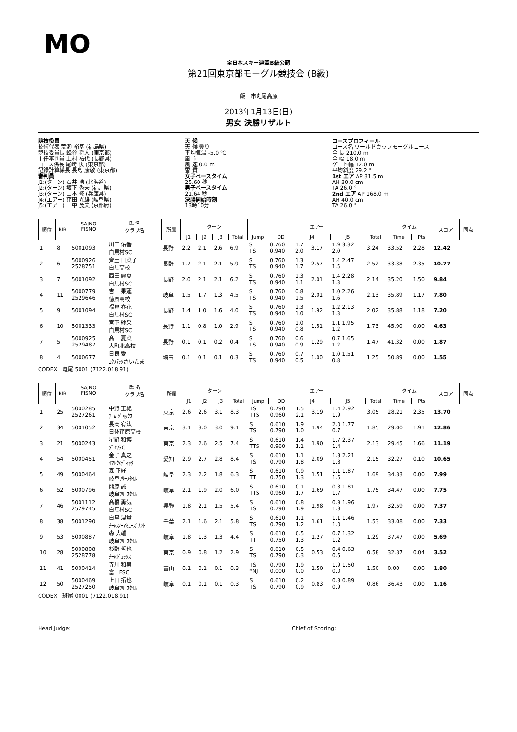MO
全日本スキー連盟B級公認
第21回東京都モーグル競技会 (B級)
飯山市斑尾高原
2013年1月13日(日)
男女 決勝リザルト
競技役員
技術代表 荒瀬 裕基 (福島県)
競技委員長 蜂谷 将人 (東京都)
主任審判員 上村 祐代 (長野県)
コース係長 尾崎 快 (東京都)
記録計算係長 長島 康敬 (東京都)
審判員
J1:(ターン) 石井 浩 (北海道)
J2:(ターン) 坂下 秀夫 (福井県)
J3:(ターン) 山本 修 (兵庫県)
J4:(エアー) 窪田 光雄 (岐阜県)
J5:(エアー) 田中 茂夫 (京都府)
天 候
天 候 曇り
平均気温 -5.0 ℃
風 向
風 速 0.0 m
雪 質
女子ペースタイム
25.60 秒
男子ペースタイム
21.64 秒
決勝開始時刻
13時10分
コースプロフィール
コース名 ワールドカップモーグルコース
全 長 210.0 m
全 幅 18.0 m
ゲート幅 12.0 m
平均斜度 29.2 °
1st エア AP 31.5 m
AH 30.0 cm
TA 26.0 °
2nd エア AP 168.0 m
AH 40.0 cm
TA 26.0 °
| 順位 | BIB | SAJNO FISNO | 氏 名 クラブ名 | 所属 | ターン | | | | エアー | | | | | | タイム | | スコア | 同点 |
| --- | --- | --- | --- | --- | --- | --- | --- | --- | --- | --- | --- | --- | --- | --- | --- | --- | --- | --- |
| | | | | | J1 | J2 | J3 | Total | Jump | DD | J4 | | J5 | Total | Time | Pts | | |
| 1 | 8 | 5001093 | 川田 佑香 白馬村SC | 長野 | 2.2 | 2.1 | 2.6 | 6.9 | S TS | 0.760 0.940 | 1.7 2.0 | 3.17 | 1.9 3.32 2.0 | 3.24 | 33.52 | 2.28 | 12.42 | |
| 2 | 6 | 5000926 2528751 | 齊土 日菜子 白馬高校 | 長野 | 1.7 | 2.1 | 2.1 | 5.9 | S TS | 0.760 0.940 | 1.3 1.7 | 2.57 | 1.4 2.47 1.5 | 2.52 | 33.38 | 2.35 | 10.77 | |
| 3 | 7 | 5001092 | 西田 麗夏 白馬村SC | 長野 | 2.0 | 2.1 | 2.1 | 6.2 | S TS | 0.760 0.940 | 1.3 1.1 | 2.01 | 1.4 2.28 1.3 | 2.14 | 35.20 | 1.50 | 9.84 | |
| 4 | 11 | 5000779 2529646 | 吉田 果蓮 徳風高校 | 岐阜 | 1.5 | 1.7 | 1.3 | 4.5 | S TS | 0.760 0.940 | 0.8 1.5 | 2.01 | 1.0 2.26 1.6 | 2.13 | 35.89 | 1.17 | 7.80 | |
| 5 | 9 | 5001094 | 福嶌 春花 白馬村SC | 長野 | 1.4 | 1.0 | 1.6 | 4.0 | S TS | 0.760 0.940 | 1.3 1.0 | 1.92 | 1.2 2.13 1.3 | 2.02 | 35.88 | 1.18 | 7.20 | |
| 6 | 10 | 5001333 | 宮下 紗采 白馬村SC | 長野 | 1.1 | 0.8 | 1.0 | 2.9 | S TS | 0.760 0.940 | 1.0 0.8 | 1.51 | 1.1 1.95 1.2 | 1.73 | 45.90 | 0.00 | 4.63 | |
| 7 | 5 | 5000925 2529487 | 髙山 夏菜 大町北高校 | 長野 | 0.1 | 0.1 | 0.2 | 0.4 | S TS | 0.760 0.940 | 0.6 0.9 | 1.29 | 0.7 1.65 1.2 | 1.47 | 41.32 | 0.00 | 1.87 | |
| 8 | 4 | 5000677 | 日良 愛 ｴｸｽﾃｯｸさいたま | 埼玉 | 0.1 | 0.1 | 0.1 | 0.3 | S TS | 0.760 0.940 | 0.7 0.5 | 1.00 | 1.0 1.51 0.8 | 1.25 | 50.89 | 0.00 | 1.55 | |
CODEX : 斑尾 5001 (7122.018.91)
| 順位 | BIB | SAJNO FISNO | 氏 名 クラブ名 | 所属 | ターン | | | | エアー | | | | | | タイム | | スコア | 同点 |
| --- | --- | --- | --- | --- | --- | --- | --- | --- | --- | --- | --- | --- | --- | --- | --- | --- | --- | --- |
| | | | | | J1 | J2 | J3 | Total | Jump | DD | J4 | | J5 | Total | Time | Pts | | |
| 1 | 25 | 5000285 2527261 | 中野 正紀 ﾁｰﾑ ｼﾞｮｯｸｽ | 東京 | 2.6 | 2.6 | 3.1 | 8.3 | TS TTS | 0.790 0.960 | 1.5 2.1 | 3.19 | 1.4 2.92 1.9 | 3.05 | 28.21 | 2.35 | 13.70 | |
| 2 | 34 | 5001052 | 長岡 宥汰 日体荏原高校 | 東京 | 3.1 | 3.0 | 3.0 | 9.1 | S TS | 0.610 0.790 | 1.9 1.0 | 1.94 | 2.0 1.77 0.7 | 1.85 | 29.00 | 1.91 | 12.86 | |
| 3 | 21 | 5000243 | 星野 和博 ﾀﾞｲﾜSC | 東京 | 2.3 | 2.6 | 2.5 | 7.4 | S TTS | 0.610 0.960 | 1.4 1.1 | 1.90 | 1.7 2.37 1.4 | 2.13 | 29.45 | 1.66 | 11.19 | |
| 4 | 54 | 5000451 | 金子 真之 ｲﾏﾄｸﾒﾃﾞｨｯｸ | 愛知 | 2.9 | 2.7 | 2.8 | 8.4 | S TS | 0.610 0.790 | 1.1 1.8 | 2.09 | 1.3 2.21 1.8 | 2.15 | 32.27 | 0.10 | 10.65 | |
| 5 | 49 | 5000464 | 森 正好 岐阜ﾌﾘｰｽﾀｲﾙ | 岐阜 | 2.3 | 2.2 | 1.8 | 6.3 | S TT | 0.610 0.750 | 0.9 1.3 | 1.51 | 1.1 1.87 1.6 | 1.69 | 34.33 | 0.00 | 7.99 | |
| 6 | 52 | 5000796 | 熊原 誠 岐阜ﾌﾘｰｽﾀｲﾙ | 岐阜 | 2.1 | 1.9 | 2.0 | 6.0 | S TTS | 0.610 0.960 | 0.1 1.7 | 1.69 | 0.3 1.81 1.7 | 1.75 | 34.47 | 0.00 | 7.75 | |
| 7 | 46 | 5001112 2529745 | 髙橋 勇気 白馬村SC | 長野 | 1.8 | 2.1 | 1.5 | 5.4 | S TS | 0.610 0.790 | 0.8 1.9 | 1.98 | 0.9 1.96 1.8 | 1.97 | 32.59 | 0.00 | 7.37 | |
| 8 | 38 | 5001290 | 白鳥 滉貴 ﾁｰﾑｽﾉｰｱﾐｭｰｽﾞﾒﾝﾄ | 千葉 | 2.1 | 1.6 | 2.1 | 5.8 | S TS | 0.610 0.790 | 1.1 1.2 | 1.61 | 1.1 1.46 1.0 | 1.53 | 33.08 | 0.00 | 7.33 | |
| 9 | 53 | 5000887 | 森 大輔 岐阜ﾌﾘｰｽﾀｲﾙ | 岐阜 | 1.8 | 1.3 | 1.3 | 4.4 | S TT | 0.610 0.750 | 0.5 1.3 | 1.27 | 0.7 1.32 1.2 | 1.29 | 37.47 | 0.00 | 5.69 | |
| 10 | 28 | 5000808 2528778 | 杉野 哲也 ﾁｰﾑｼﾞｮｯｸｽ | 東京 | 0.9 | 0.8 | 1.2 | 2.9 | S TS | 0.610 0.790 | 0.5 0.3 | 0.53 | 0.4 0.63 0.5 | 0.58 | 32.37 | 0.04 | 3.52 | |
| 11 | 41 | 5000414 | 寺川 和男 富山FSC | 富山 | 0.1 | 0.1 | 0.1 | 0.3 | TS *NJ | 0.790 0.000 | 1.9 0.0 | 1.50 | 1.9 1.50 0.0 | 1.50 | 0.00 | 0.00 | 1.80 | |
| 12 | 50 | 5000469 2527250 | 上口 拓也 岐阜ﾌﾘｰｽﾀｲﾙ | 岐阜 | 0.1 | 0.1 | 0.1 | 0.3 | S TS | 0.610 0.790 | 0.2 0.9 | 0.83 | 0.3 0.89 0.9 | 0.86 | 36.43 | 0.00 | 1.16 | |
CODEX : 斑尾 0001 (7122.018.91)
Head Judge: Chief of Scoring: